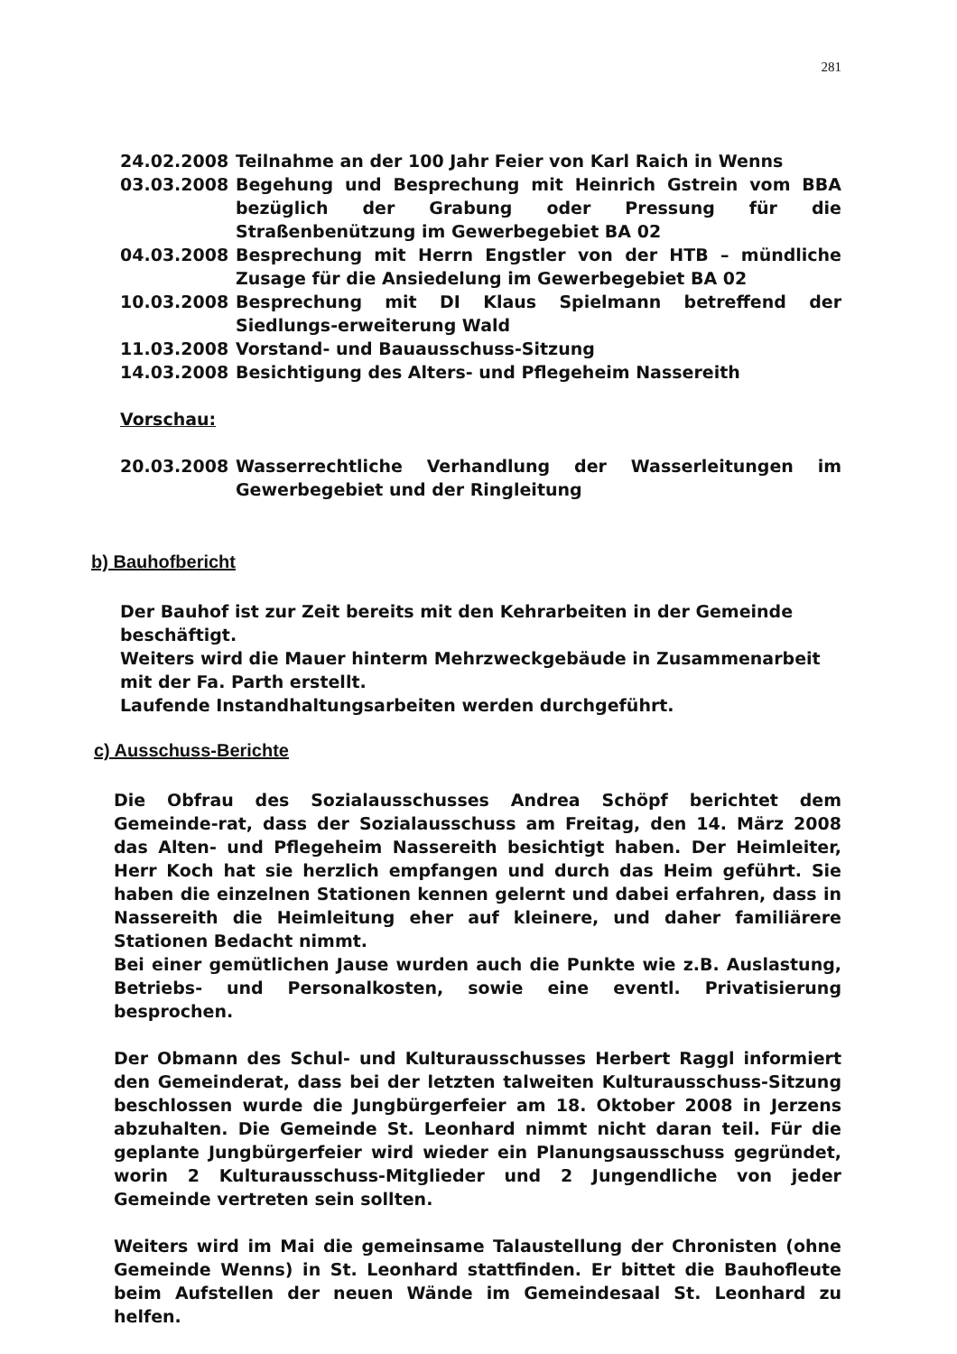281
24.02.2008 Teilnahme an der 100 Jahr Feier von Karl Raich in Wenns
03.03.2008 Begehung und Besprechung mit Heinrich Gstrein vom BBA bezüglich der Grabung oder Pressung für die Straßenbenützung im Gewerbegebiet BA 02
04.03.2008 Besprechung mit Herrn Engstler von der HTB – mündliche Zusage für die Ansiedelung im Gewerbegebiet BA 02
10.03.2008 Besprechung mit DI Klaus Spielmann betreffend der Siedlungs-erweiterung Wald
11.03.2008 Vorstand- und Bauausschuss-Sitzung
14.03.2008 Besichtigung des Alters- und Pflegeheim Nassereith
Vorschau:
20.03.2008 Wasserrechtliche Verhandlung der Wasserleitungen im Gewerbegebiet und der Ringleitung
b) Bauhofbericht
Der Bauhof ist zur Zeit bereits mit den Kehrarbeiten in der Gemeinde beschäftigt.
Weiters wird die Mauer hinterm Mehrzweckgebäude in Zusammenarbeit mit der Fa. Parth erstellt.
Laufende Instandhaltungsarbeiten werden durchgeführt.
c) Ausschuss-Berichte
Die Obfrau des Sozialausschusses Andrea Schöpf berichtet dem Gemeinde-rat, dass der Sozialausschuss am Freitag, den 14. März 2008 das Alten- und Pflegeheim Nassereith besichtigt haben. Der Heimleiter, Herr Koch hat sie herzlich empfangen und durch das Heim geführt. Sie haben die einzelnen Stationen kennen gelernt und dabei erfahren, dass in Nassereith die Heimleitung eher auf kleinere, und daher familiärere Stationen Bedacht nimmt.
Bei einer gemütlichen Jause wurden auch die Punkte wie z.B. Auslastung, Betriebs- und Personalkosten, sowie eine eventl. Privatisierung besprochen.
Der Obmann des Schul- und Kulturausschusses Herbert Raggl informiert den Gemeinderat, dass bei der letzten talweiten Kulturausschuss-Sitzung beschlossen wurde die Jungbürgerfeier am 18. Oktober 2008 in Jerzens abzuhalten. Die Gemeinde St. Leonhard nimmt nicht daran teil. Für die geplante Jungbürgerfeier wird wieder ein Planungsausschuss gegründet, worin 2 Kulturausschuss-Mitglieder und 2 Jungendliche von jeder Gemeinde vertreten sein sollten.
Weiters wird im Mai die gemeinsame Talaustellung der Chronisten (ohne Gemeinde Wenns) in St. Leonhard stattfinden. Er bittet die Bauhofleute beim Aufstellen der neuen Wände im Gemeindesaal St. Leonhard zu helfen.